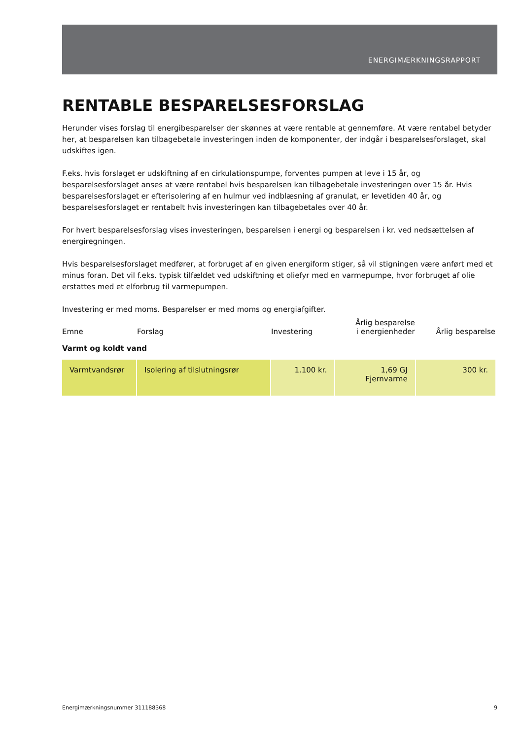ENERGIMÆRKNINGSRAPPORT
RENTABLE BESPARELSESFORSLAG
Herunder vises forslag til energibesparelser der skønnes at være rentable at gennemføre. At være rentabel betyder her, at besparelsen kan tilbagebetale investeringen inden de komponenter, der indgår i besparelsesforslaget, skal udskiftes igen.
F.eks. hvis forslaget er udskiftning af en cirkulationspumpe, forventes pumpen at leve i 15 år, og besparelsesforslaget anses at være rentabel hvis besparelsen kan tilbagebetale investeringen over 15 år. Hvis besparelsesforslaget er efterisolering af en hulmur ved indblæsning af granulat, er levetiden 40 år, og besparelsesforslaget er rentabelt hvis investeringen kan tilbagebetales over 40 år.
For hvert besparelsesforslag vises investeringen, besparelsen i energi og besparelsen i kr. ved nedsættelsen af energiregningen.
Hvis besparelsesforslaget medfører, at forbruget af en given energiform stiger, så vil stigningen være anført med et minus foran. Det vil f.eks. typisk tilfældet ved udskiftning et oliefyr med en varmepumpe, hvor forbruget af olie erstattes med et elforbrug til varmepumpen.
Investering er med moms. Besparelser er med moms og energiafgifter.
| Emne | Forslag | Investering | Årlig besparelse i energienheder | Årlig besparelse |
| --- | --- | --- | --- | --- |
| Varmt og koldt vand | | | | |
| Varmtvandsrør | Isolering af tilslutningsrør | 1.100 kr. | 1,69 GJ Fjernvarme | 300 kr. |
Energimærkningsnummer 311188368 9